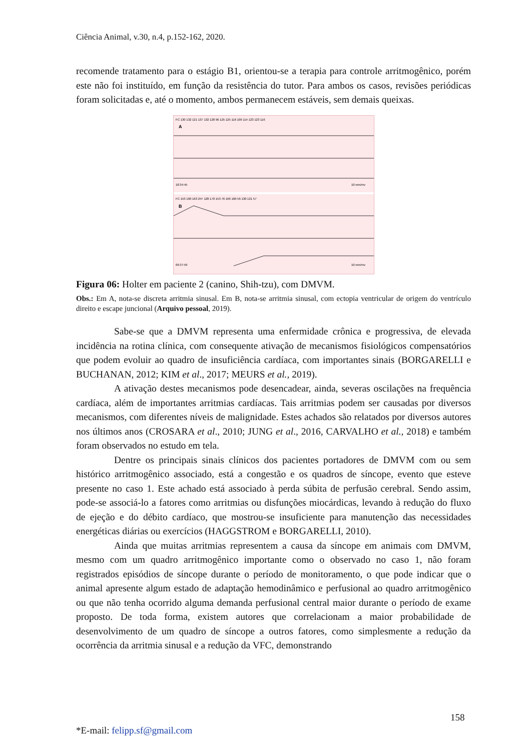Ciência Animal, v.30, n.4, p.152-162, 2020.
recomende tratamento para o estágio B1, orientou-se a terapia para controle arritmogênico, porém este não foi instituído, em função da resistência do tutor. Para ambos os casos, revisões periódicas foram solicitadas e, até o momento, ambos permanecem estáveis, sem demais queixas.
FC 130 132 121 137 132 128 96 125 125 116 109 114 123 123 116
A
18:34:45
10 mm/mv
FC 153 160 163 247 128 170 153 76 166 160 56 130 121 57
B
09:37:59
10 mm/mv
Figura 06: Holter em paciente 2 (canino, Shih-tzu), com DMVM.
Obs.: Em A, nota-se discreta arritmia sinusal. Em B, nota-se arritmia sinusal, com ectopia ventricular de origem do ventrículo direito e escape juncional (Arquivo pessoal, 2019).
Sabe-se que a DMVM representa uma enfermidade crônica e progressiva, de elevada incidência na rotina clínica, com consequente ativação de mecanismos fisiológicos compensatórios que podem evoluir ao quadro de insuficiência cardíaca, com importantes sinais (BORGARELLI e BUCHANAN, 2012; KIM et al., 2017; MEURS et al., 2019).
A ativação destes mecanismos pode desencadear, ainda, severas oscilações na frequência cardíaca, além de importantes arritmias cardíacas. Tais arritmias podem ser causadas por diversos mecanismos, com diferentes níveis de malignidade. Estes achados são relatados por diversos autores nos últimos anos (CROSARA et al., 2010; JUNG et al., 2016, CARVALHO et al., 2018) e também foram observados no estudo em tela.
Dentre os principais sinais clínicos dos pacientes portadores de DMVM com ou sem histórico arritmogênico associado, está a congestão e os quadros de síncope, evento que esteve presente no caso 1. Este achado está associado à perda súbita de perfusão cerebral. Sendo assim, pode-se associá-lo a fatores como arritmias ou disfunções miocárdicas, levando à redução do fluxo de ejeção e do débito cardíaco, que mostrou-se insuficiente para manutenção das necessidades energéticas diárias ou exercícios (HAGGSTROM e BORGARELLI, 2010).
Ainda que muitas arritmias representem a causa da síncope em animais com DMVM, mesmo com um quadro arritmogênico importante como o observado no caso 1, não foram registrados episódios de síncope durante o período de monitoramento, o que pode indicar que o animal apresente algum estado de adaptação hemodinâmico e perfusional ao quadro arritmogênico ou que não tenha ocorrido alguma demanda perfusional central maior durante o período de exame proposto. De toda forma, existem autores que correlacionam a maior probabilidade de desenvolvimento de um quadro de síncope a outros fatores, como simplesmente a redução da ocorrência da arritmia sinusal e a redução da VFC, demonstrando
158
*E-mail: felipp.sf@gmail.com